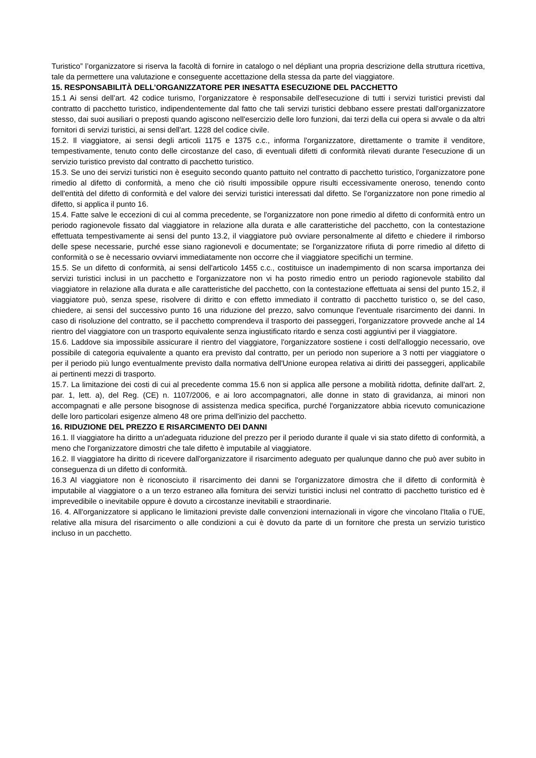Turistico” l’organizzatore si riserva la facoltà di fornire in catalogo o nel dépliant una propria descrizione della struttura ricettiva, tale da permettere una valutazione e conseguente accettazione della stessa da parte del viaggiatore.
15. RESPONSABILITÀ DELL’ORGANIZZATORE PER INESATTA ESECUZIONE DEL PACCHETTO
15.1 Ai sensi dell’art. 42 codice turismo, l’organizzatore è responsabile dell'esecuzione di tutti i servizi turistici previsti dal contratto di pacchetto turistico, indipendentemente dal fatto che tali servizi turistici debbano essere prestati dall'organizzatore stesso, dai suoi ausiliari o preposti quando agiscono nell'esercizio delle loro funzioni, dai terzi della cui opera si avvale o da altri fornitori di servizi turistici, ai sensi dell'art. 1228 del codice civile.
15.2. Il viaggiatore, ai sensi degli articoli 1175 e 1375 c.c., informa l'organizzatore, direttamente o tramite il venditore, tempestivamente, tenuto conto delle circostanze del caso, di eventuali difetti di conformità rilevati durante l'esecuzione di un servizio turistico previsto dal contratto di pacchetto turistico.
15.3. Se uno dei servizi turistici non è eseguito secondo quanto pattuito nel contratto di pacchetto turistico, l'organizzatore pone rimedio al difetto di conformità, a meno che ciò risulti impossibile oppure risulti eccessivamente oneroso, tenendo conto dell'entità del difetto di conformità e del valore dei servizi turistici interessati dal difetto. Se l'organizzatore non pone rimedio al difetto, si applica il punto 16.
15.4. Fatte salve le eccezioni di cui al comma precedente, se l'organizzatore non pone rimedio al difetto di conformità entro un periodo ragionevole fissato dal viaggiatore in relazione alla durata e alle caratteristiche del pacchetto, con la contestazione effettuata tempestivamente ai sensi del punto 13.2, il viaggiatore può ovviare personalmente al difetto e chiedere il rimborso delle spese necessarie, purché esse siano ragionevoli e documentate; se l'organizzatore rifiuta di porre rimedio al difetto di conformità o se è necessario ovviarvi immediatamente non occorre che il viaggiatore specifichi un termine.
15.5. Se un difetto di conformità, ai sensi dell'articolo 1455 c.c., costituisce un inadempimento di non scarsa importanza dei servizi turistici inclusi in un pacchetto e l'organizzatore non vi ha posto rimedio entro un periodo ragionevole stabilito dal viaggiatore in relazione alla durata e alle caratteristiche del pacchetto, con la contestazione effettuata ai sensi del punto 15.2, il viaggiatore può, senza spese, risolvere di diritto e con effetto immediato il contratto di pacchetto turistico o, se del caso, chiedere, ai sensi del successivo punto 16 una riduzione del prezzo, salvo comunque l'eventuale risarcimento dei danni. In caso di risoluzione del contratto, se il pacchetto comprendeva il trasporto dei passeggeri, l'organizzatore provvede anche al 14 rientro del viaggiatore con un trasporto equivalente senza ingiustificato ritardo e senza costi aggiuntivi per il viaggiatore.
15.6. Laddove sia impossibile assicurare il rientro del viaggiatore, l'organizzatore sostiene i costi dell'alloggio necessario, ove possibile di categoria equivalente a quanto era previsto dal contratto, per un periodo non superiore a 3 notti per viaggiatore o per il periodo più lungo eventualmente previsto dalla normativa dell'Unione europea relativa ai diritti dei passeggeri, applicabile ai pertinenti mezzi di trasporto.
15.7. La limitazione dei costi di cui al precedente comma 15.6 non si applica alle persone a mobilità ridotta, definite dall'art. 2, par. 1, lett. a), del Reg. (CE) n. 1107/2006, e ai loro accompagnatori, alle donne in stato di gravidanza, ai minori non accompagnati e alle persone bisognose di assistenza medica specifica, purché l'organizzatore abbia ricevuto comunicazione delle loro particolari esigenze almeno 48 ore prima dell'inizio del pacchetto.
16. RIDUZIONE DEL PREZZO E RISARCIMENTO DEI DANNI
16.1. Il viaggiatore ha diritto a un'adeguata riduzione del prezzo per il periodo durante il quale vi sia stato difetto di conformità, a meno che l'organizzatore dimostri che tale difetto è imputabile al viaggiatore.
16.2. Il viaggiatore ha diritto di ricevere dall'organizzatore il risarcimento adeguato per qualunque danno che può aver subito in conseguenza di un difetto di conformità.
16.3 Al viaggiatore non è riconosciuto il risarcimento dei danni se l'organizzatore dimostra che il difetto di conformità è imputabile al viaggiatore o a un terzo estraneo alla fornitura dei servizi turistici inclusi nel contratto di pacchetto turistico ed è imprevedibile o inevitabile oppure è dovuto a circostanze inevitabili e straordinarie.
16. 4. All'organizzatore si applicano le limitazioni previste dalle convenzioni internazionali in vigore che vincolano l'Italia o l'UE, relative alla misura del risarcimento o alle condizioni a cui è dovuto da parte di un fornitore che presta un servizio turistico incluso in un pacchetto.